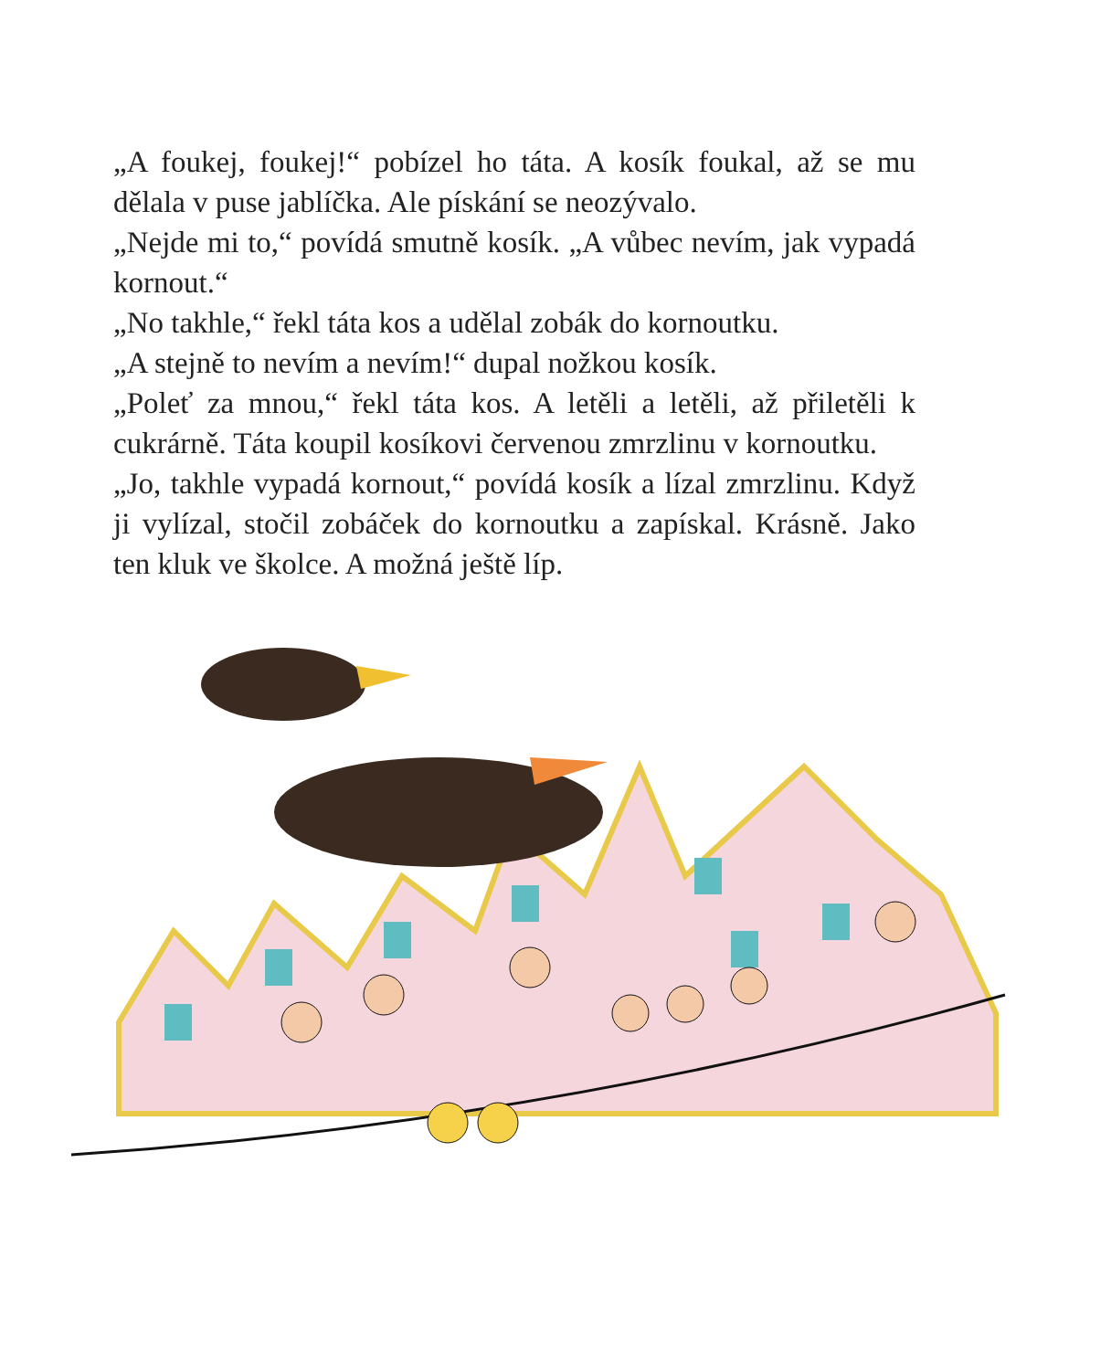„A foukej, foukej!“ pobízel ho táta. A kosík foukal, až se mu dělala v puse jablíčka. Ale pískání se neozývalo.
„Nejde mi to,“ povídá smutně kosík. „A vůbec nevím, jak vypadá kornout.“
„No takhle,“ řekl táta kos a udělal zobák do kornoutku.
„A stejně to nevím a nevím!“ dupal nožkou kosík.
„Poleť za mnou,“ řekl táta kos. A letěli a letěli, až přiletěli k cukrárně. Táta koupil kosíkovi červenou zmrzlinu v kornoutku.
„Jo, takhle vypadá kornout,“ povídá kosík a lízal zmrzlinu. Když ji vylízal, stočil zobáček do kornoutku a zapískal. Krásně. Jako ten kluk ve školce. A možná ještě líp.